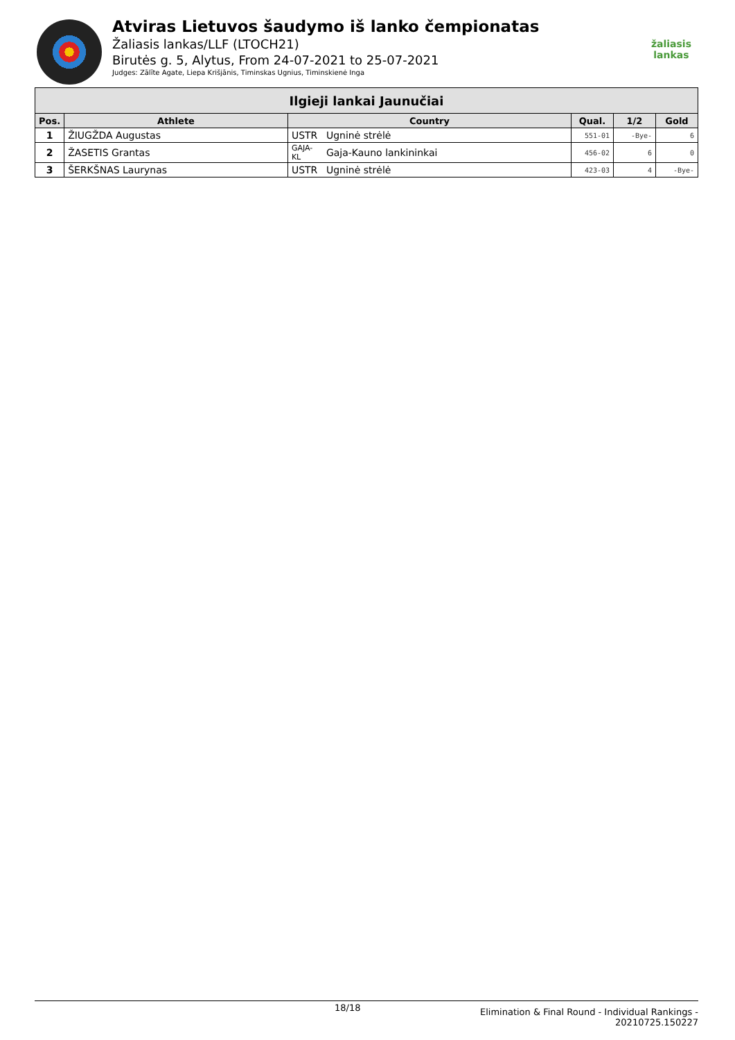Atviras Lietuvos šaudymo iš lanko čempionatas
Žaliasis lankas/LLF (LTOCH21)
Birutės g. 5, Alytus, From 24-07-2021 to 25-07-2021
Judges: Zālīte Agate, Liepa Krišjānis, Timinskas Ugnius, Timinskienė Inga
žaliasis
lankas
| Ilgieji lankai Jaunučiai | | | | | | |
| --- | --- | --- | --- | --- | --- | --- |
| Pos. | Athlete | Country | | Qual. | 1/2 | Gold |
| 1 | ŽIUGŽDA Augustas | USTR | Ugninė strėlė | 551-01 | -Bye- | 6 |
| 2 | ŽASETIS Grantas | GAJA-KL | Gaja-Kauno lankininkai | 456-02 | 6 | 0 |
| 3 | ŠERKŠNAS Laurynas | USTR | Ugninė strėlė | 423-03 | 4 | -Bye- |
18/18
Elimination & Final Round - Individual Rankings -
20210725.150227